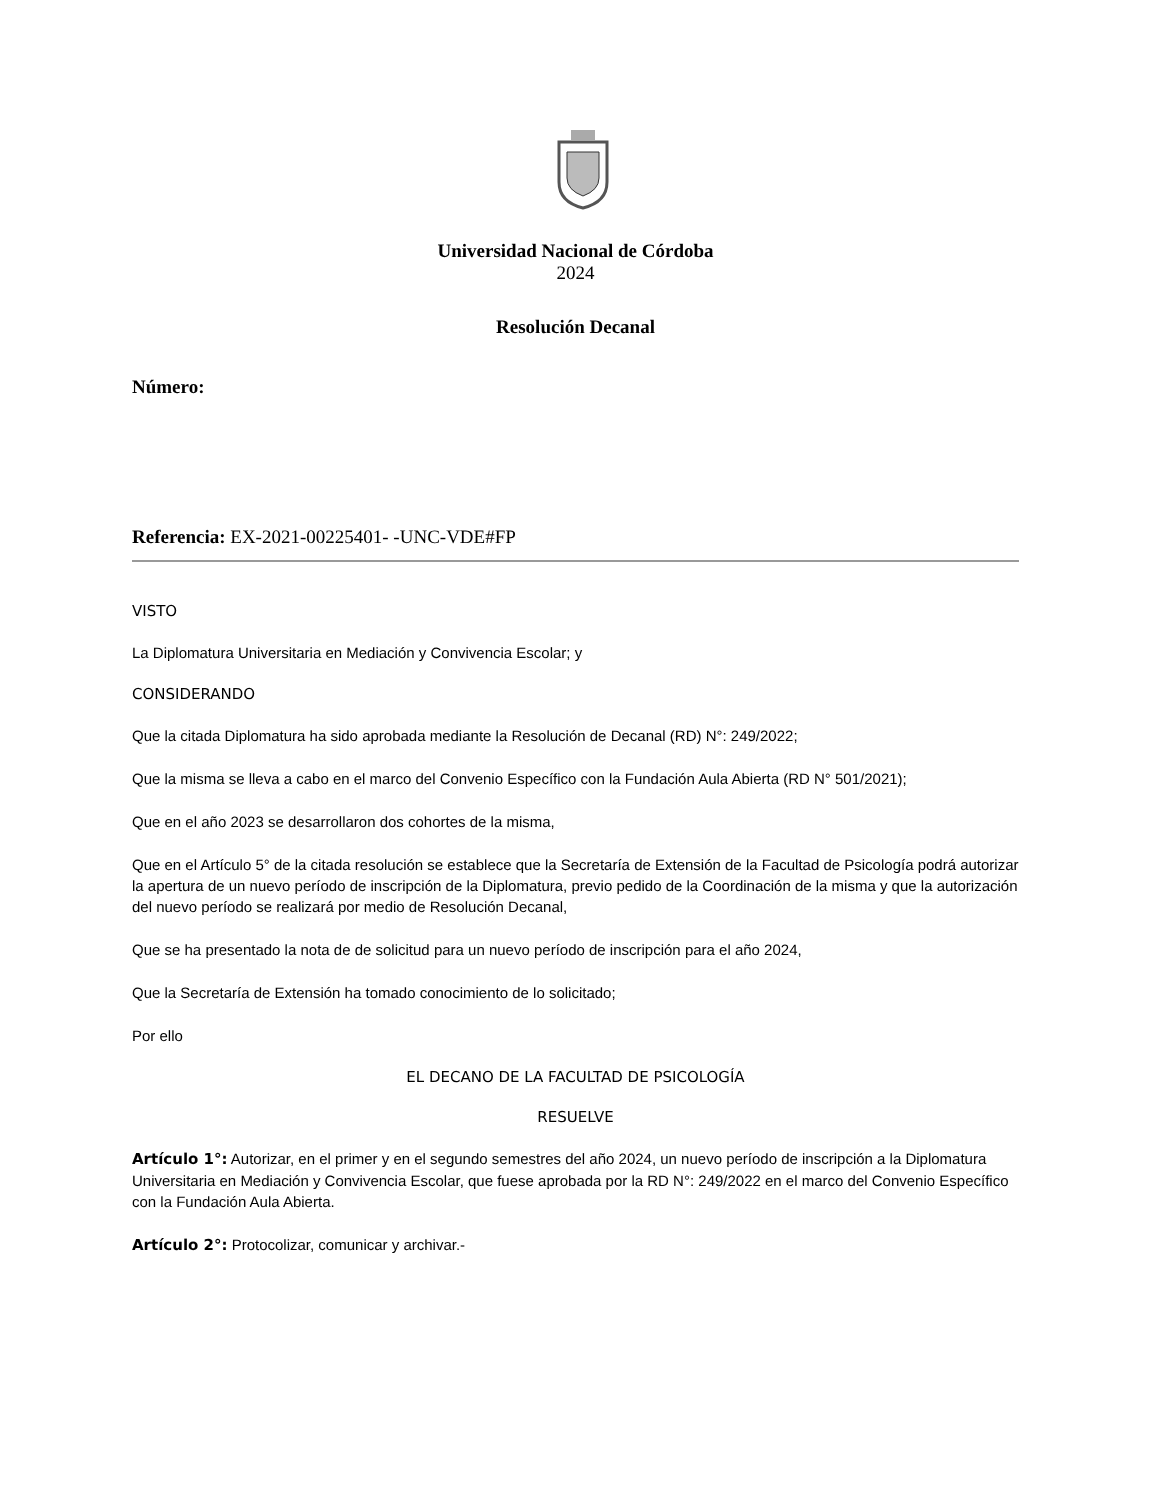Universidad Nacional de Córdoba
2024
Resolución Decanal
Número:
Referencia: EX-2021-00225401- -UNC-VDE#FP
VISTO
La Diplomatura Universitaria en Mediación y Convivencia Escolar; y
CONSIDERANDO
Que la citada Diplomatura ha sido aprobada mediante la Resolución de Decanal (RD) N°: 249/2022;
Que la misma se lleva a cabo en el marco del Convenio Específico con la Fundación Aula Abierta (RD N° 501/2021);
Que en el año 2023 se desarrollaron dos cohortes de la misma,
Que en el Artículo 5° de la citada resolución se establece que la Secretaría de Extensión de la Facultad de Psicología podrá autorizar la apertura de un nuevo período de inscripción de la Diplomatura, previo pedido de la Coordinación de la misma y que la autorización del nuevo período se realizará por medio de Resolución Decanal,
Que se ha presentado la nota de de solicitud para un nuevo período de inscripción para el año 2024,
Que la Secretaría de Extensión ha tomado conocimiento de lo solicitado;
Por ello
EL DECANO DE LA FACULTAD DE PSICOLOGÍA
RESUELVE
Artículo 1°: Autorizar, en el primer y en el segundo semestres del año 2024, un nuevo período de inscripción a la Diplomatura Universitaria en Mediación y Convivencia Escolar, que fuese aprobada por la RD N°: 249/2022 en el marco del Convenio Específico con la Fundación Aula Abierta.
Artículo 2°: Protocolizar, comunicar y archivar.-